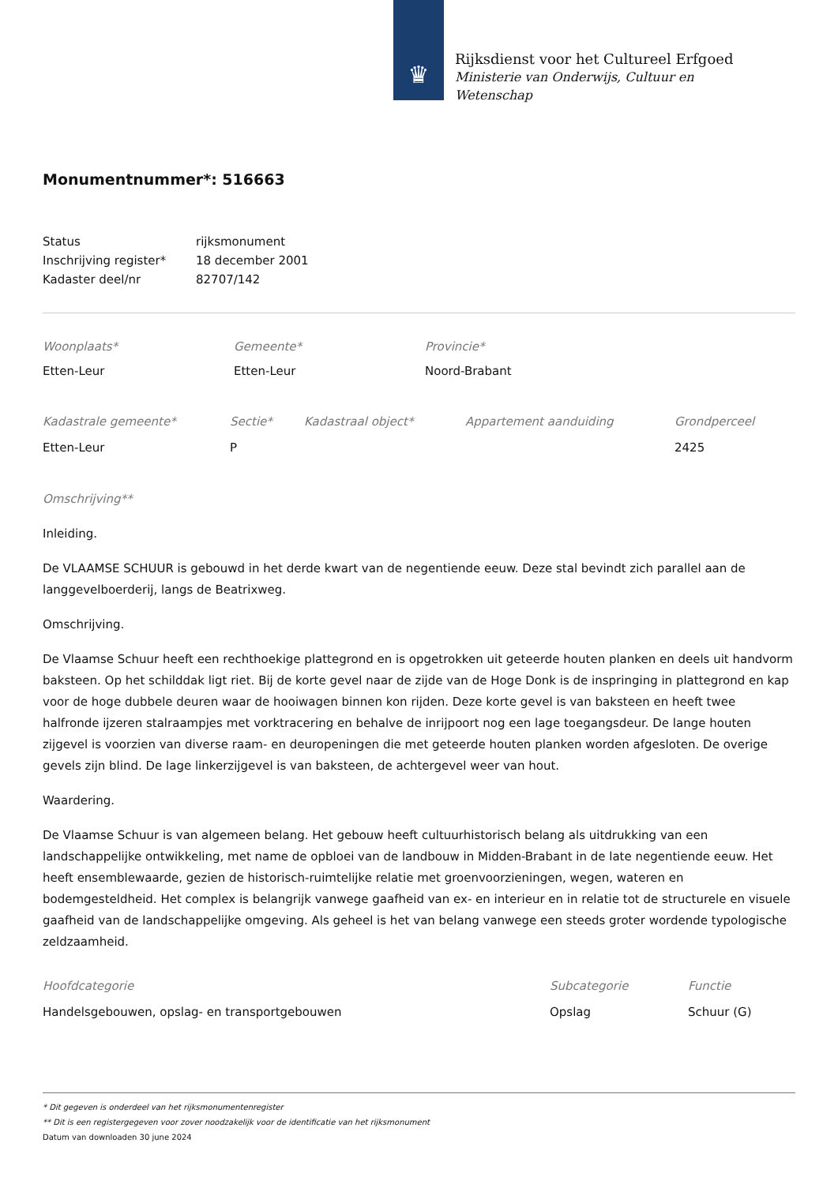♛
Rijksdienst voor het Cultureel Erfgoed
Ministerie van Onderwijs, Cultuur en
Wetenschap
Monumentnummer*: 516663
| Status | rijksmonument |
| Inschrijving register* | 18 december 2001 |
| Kadaster deel/nr | 82707/142 |
| Woonplaats* | Gemeente* | Provincie* |
| Etten-Leur | Etten-Leur | Noord-Brabant |
| Kadastrale gemeente* | Sectie* | Kadastraal object* | Appartement aanduiding | Grondperceel |
| Etten-Leur | P | | | 2425 |
Omschrijving**
Inleiding.
De VLAAMSE SCHUUR is gebouwd in het derde kwart van de negentiende eeuw. Deze stal bevindt zich parallel aan de langgevelboerderij, langs de Beatrixweg.
Omschrijving.
De Vlaamse Schuur heeft een rechthoekige plattegrond en is opgetrokken uit geteerde houten planken en deels uit handvorm baksteen. Op het schilddak ligt riet. Bij de korte gevel naar de zijde van de Hoge Donk is de inspringing in plattegrond en kap voor de hoge dubbele deuren waar de hooiwagen binnen kon rijden. Deze korte gevel is van baksteen en heeft twee halfronde ijzeren stalraampjes met vorktracering en behalve de inrijpoort nog een lage toegangsdeur. De lange houten zijgevel is voorzien van diverse raam- en deuropeningen die met geteerde houten planken worden afgesloten. De overige gevels zijn blind. De lage linkerzijgevel is van baksteen, de achtergevel weer van hout.
Waardering.
De Vlaamse Schuur is van algemeen belang. Het gebouw heeft cultuurhistorisch belang als uitdrukking van een landschappelijke ontwikkeling, met name de opbloei van de landbouw in Midden-Brabant in de late negentiende eeuw. Het heeft ensemblewaarde, gezien de historisch-ruimtelijke relatie met groenvoorzieningen, wegen, wateren en bodemgesteldheid. Het complex is belangrijk vanwege gaafheid van ex- en interieur en in relatie tot de structurele en visuele gaafheid van de landschappelijke omgeving. Als geheel is het van belang vanwege een steeds groter wordende typologische zeldzaamheid.
| Hoofdcategorie | Subcategorie | Functie |
| Handelsgebouwen, opslag- en transportgebouwen | Opslag | Schuur (G) |
* Dit gegeven is onderdeel van het rijksmonumentenregister
** Dit is een registergegeven voor zover noodzakelijk voor de identificatie van het rijksmonument
Datum van downloaden 30 june 2024